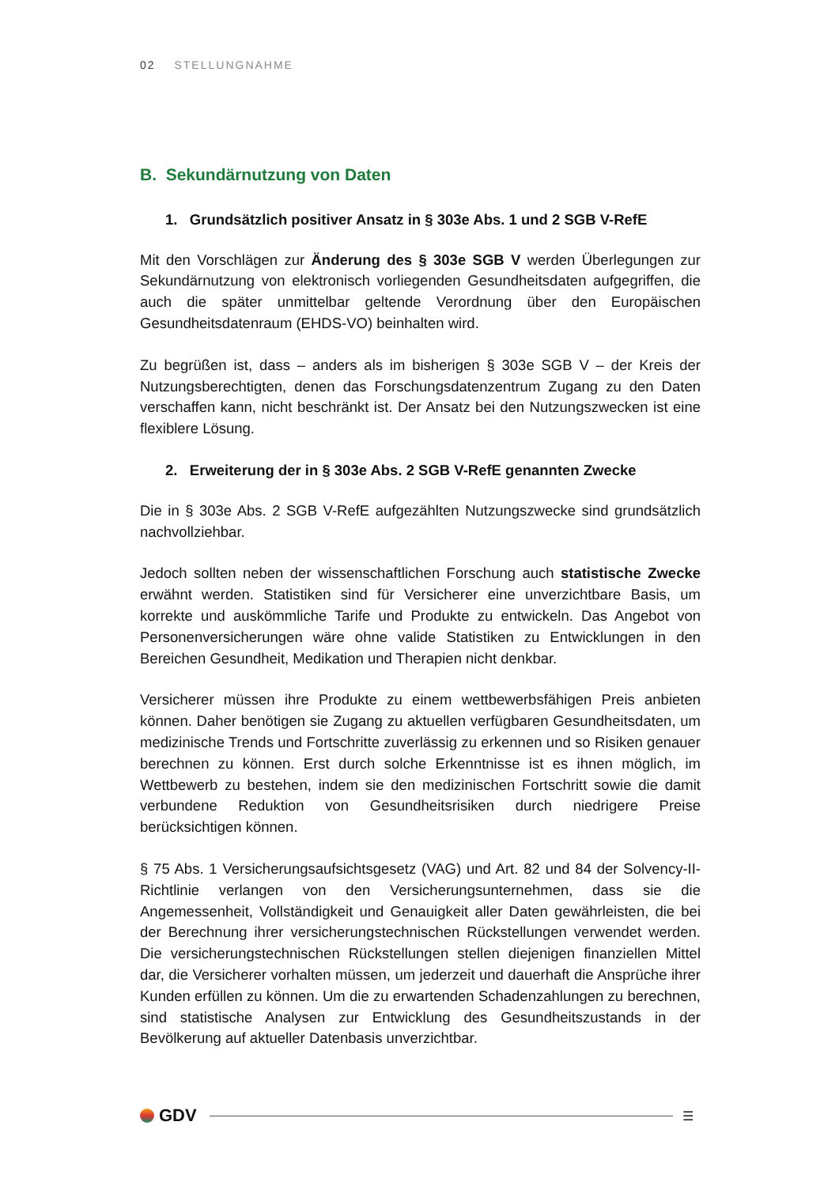02 STELLUNGNAHME
B. Sekundärnutzung von Daten
1. Grundsätzlich positiver Ansatz in § 303e Abs. 1 und 2 SGB V-RefE
Mit den Vorschlägen zur Änderung des § 303e SGB V werden Überlegungen zur Sekundärnutzung von elektronisch vorliegenden Gesundheitsdaten aufgegriffen, die auch die später unmittelbar geltende Verordnung über den Europäischen Gesundheitsdatenraum (EHDS-VO) beinhalten wird.
Zu begrüßen ist, dass – anders als im bisherigen § 303e SGB V – der Kreis der Nutzungsberechtigten, denen das Forschungsdatenzentrum Zugang zu den Daten verschaffen kann, nicht beschränkt ist. Der Ansatz bei den Nutzungszwecken ist eine flexiblere Lösung.
2. Erweiterung der in § 303e Abs. 2 SGB V-RefE genannten Zwecke
Die in § 303e Abs. 2 SGB V-RefE aufgezählten Nutzungszwecke sind grundsätzlich nachvollziehbar.
Jedoch sollten neben der wissenschaftlichen Forschung auch statistische Zwecke erwähnt werden. Statistiken sind für Versicherer eine unverzichtbare Basis, um korrekte und auskömmliche Tarife und Produkte zu entwickeln. Das Angebot von Personenversicherungen wäre ohne valide Statistiken zu Entwicklungen in den Bereichen Gesundheit, Medikation und Therapien nicht denkbar.
Versicherer müssen ihre Produkte zu einem wettbewerbsfähigen Preis anbieten können. Daher benötigen sie Zugang zu aktuellen verfügbaren Gesundheitsdaten, um medizinische Trends und Fortschritte zuverlässig zu erkennen und so Risiken genauer berechnen zu können. Erst durch solche Erkenntnisse ist es ihnen möglich, im Wettbewerb zu bestehen, indem sie den medizinischen Fortschritt sowie die damit verbundene Reduktion von Gesundheitsrisiken durch niedrigere Preise berücksichtigen können.
§ 75 Abs. 1 Versicherungsaufsichtsgesetz (VAG) und Art. 82 und 84 der Solvency-II-Richtlinie verlangen von den Versicherungsunternehmen, dass sie die Angemessenheit, Vollständigkeit und Genauigkeit aller Daten gewährleisten, die bei der Berechnung ihrer versicherungstechnischen Rückstellungen verwendet werden. Die versicherungstechnischen Rückstellungen stellen diejenigen finanziellen Mittel dar, die Versicherer vorhalten müssen, um jederzeit und dauerhaft die Ansprüche ihrer Kunden erfüllen zu können. Um die zu erwartenden Schadenzahlungen zu berechnen, sind statistische Analysen zur Entwicklung des Gesundheitszustands in der Bevölkerung auf aktueller Datenbasis unverzichtbar.
GDV
☰